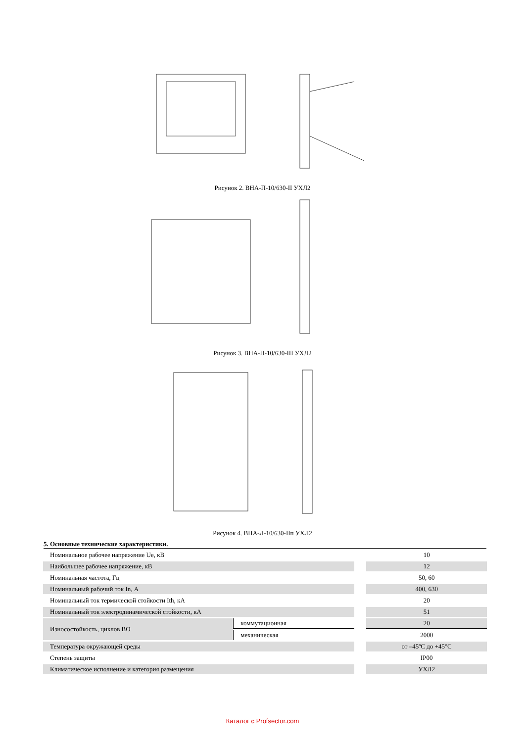Рисунок 2. ВНА-П-10/630-II УХЛ2
Рисунок 3. ВНА-П-10/630-III УХЛ2
Рисунок 4. ВНА-Л-10/630-IIп УХЛ2
5. Основные технические характеристики.
| Номинальное рабочее напряжение Ue, кВ | | | 10 |
| Наибольшее рабочее напряжение, кВ | | | 12 |
| Номинальная частота, Гц | | | 50, 60 |
| Номинальный рабочий ток In, А | | | 400, 630 |
| Номинальный ток термической стойкости Ith, кА | | | 20 |
| Номинальный ток электродинамической стойкости, кА | | | 51 |
| Износостойкость, циклов ВО | коммутационная | | 20 |
| | механическая | | 2000 |
| Температура окружающей среды | | | от –45ºС до +45°С |
| Степень защиты | | | IP00 |
| Климатическое исполнение и категория размещения | | | УХЛ2 |
Каталог с Profsector.com